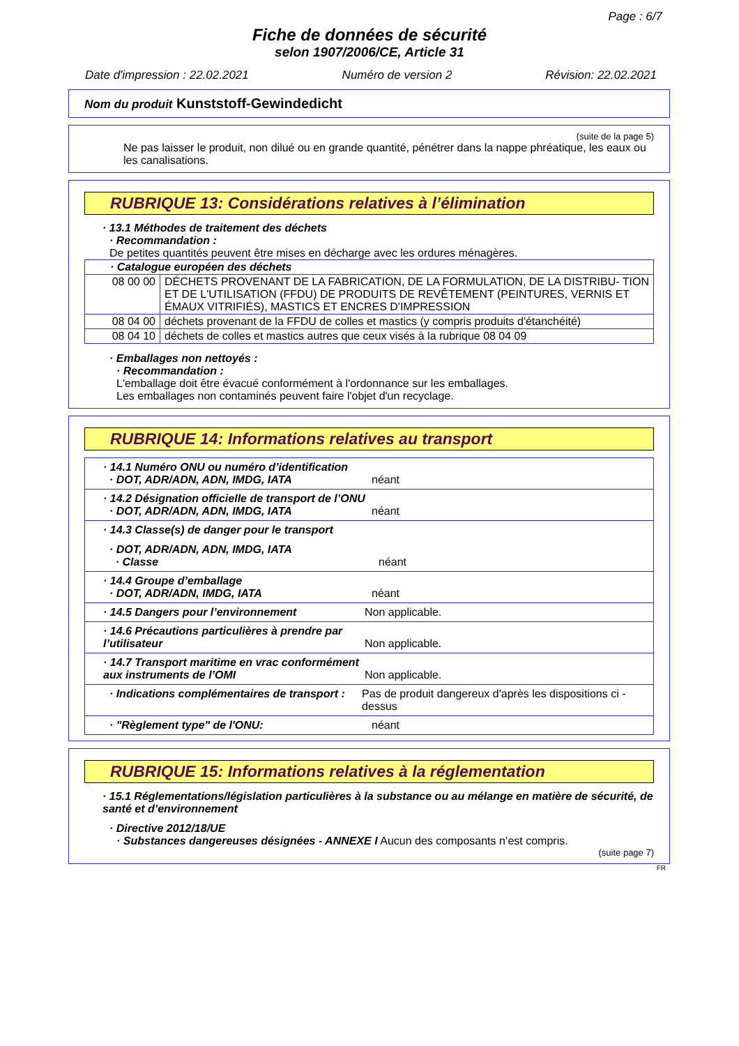Page : 6/7
Fiche de données de sécurité
selon 1907/2006/CE, Article 31
Date d'impression : 22.02.2021 Numéro de version 2 Révision: 22.02.2021
Nom du produit Kunststoff-Gewindedicht
(suite de la page 5)
Ne pas laisser le produit, non dilué ou en grande quantité, pénétrer dans la nappe phréatique, les eaux ou les canalisations.
RUBRIQUE 13: Considérations relatives à l’élimination
· 13.1 Méthodes de traitement des déchets
· Recommandation :
De petites quantités peuvent être mises en décharge avec les ordures ménagères.
| · Catalogue européen des déchets | |
| 08 00 00 | DÉCHETS PROVENANT DE LA FABRICATION, DE LA FORMULATION, DE LA DISTRIBU- TION ET DE L'UTILISATION (FFDU) DE PRODUITS DE REVÊTEMENT (PEINTURES, VERNIS ET ÉMAUX VITRIFIÉS), MASTICS ET ENCRES D'IMPRESSION |
| 08 04 00 | déchets provenant de la FFDU de colles et mastics (y compris produits d'étanchéité) |
| 08 04 10 | déchets de colles et mastics autres que ceux visés à la rubrique 08 04 09 |
· Emballages non nettoyés :
· Recommandation :
L'emballage doit être évacué conformément à l'ordonnance sur les emballages.
Les emballages non contaminés peuvent faire l'objet d'un recyclage.
RUBRIQUE 14: Informations relatives au transport
| · 14.1 Numéro ONU ou numéro d’identification · DOT, ADR/ADN, ADN, IMDG, IATA néant |
| · 14.2 Désignation officielle de transport de l’ONU · DOT, ADR/ADN, ADN, IMDG, IATA néant |
| · 14.3 Classe(s) de danger pour le transport · DOT, ADR/ADN, ADN, IMDG, IATA · Classe néant |
| · 14.4 Groupe d’emballage · DOT, ADR/ADN, IMDG, IATA néant |
| · 14.5 Dangers pour l’environnement Non applicable. |
| · 14.6 Précautions particulières à prendre par l’utilisateur Non applicable. |
| · 14.7 Transport maritime en vrac conformément aux instruments de l’OMI Non applicable. |
| · Indications complémentaires de transport : Pas de produit dangereux d'après les dispositions ci - dessus |
| · "Règlement type" de l'ONU: néant |
RUBRIQUE 15: Informations relatives à la réglementation
· 15.1 Réglementations/législation particulières à la substance ou au mélange en matière de sécurité, de santé et d’environnement
· Directive 2012/18/UE
· Substances dangereuses désignées - ANNEXE I Aucun des composants n’est compris.
(suite page 7)
FR